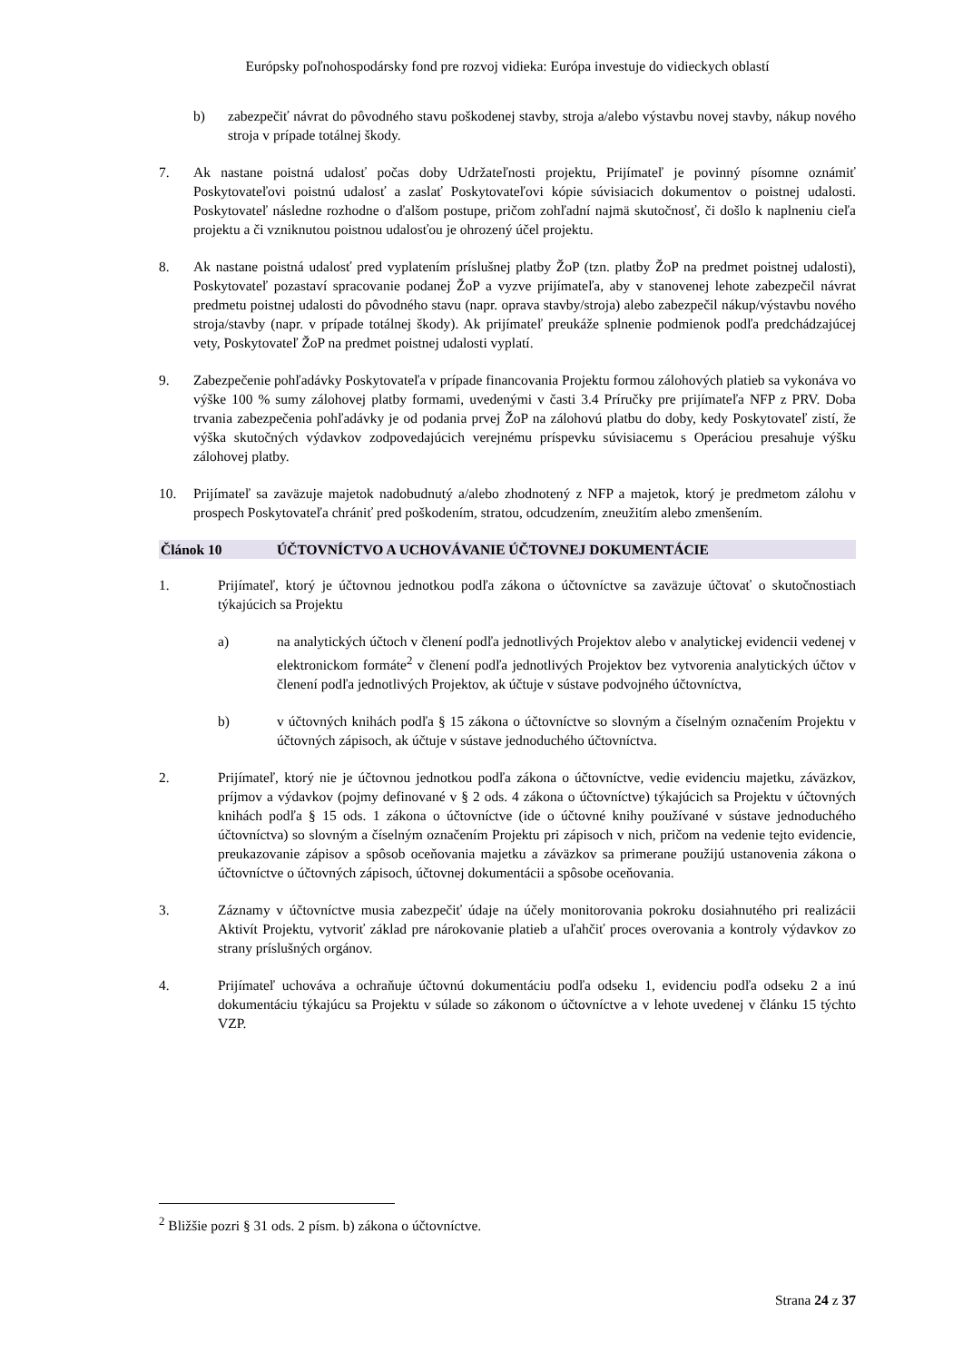Európsky poľnohospodársky fond pre rozvoj vidieka: Európa investuje do vidieckych oblastí
b) zabezpečiť návrat do pôvodného stavu poškodenej stavby, stroja a/alebo výstavbu novej stavby, nákup nového stroja v prípade totálnej škody.
7. Ak nastane poistná udalosť počas doby Udržateľnosti projektu, Prijímateľ je povinný písomne oznámiť Poskytovateľovi poistnú udalosť a zaslať Poskytovateľovi kópie súvisiacich dokumentov o poistnej udalosti. Poskytovateľ následne rozhodne o ďalšom postupe, pričom zohľadní najmä skutočnosť, či došlo k naplneniu cieľa projektu a či vzniknutou poistnou udalosťou je ohrozený účel projektu.
8. Ak nastane poistná udalosť pred vyplatením príslušnej platby ŽoP (tzn. platby ŽoP na predmet poistnej udalosti), Poskytovateľ pozastaví spracovanie podanej ŽoP a vyzve prijímateľa, aby v stanovenej lehote zabezpečil návrat predmetu poistnej udalosti do pôvodného stavu (napr. oprava stavby/stroja) alebo zabezpečil nákup/výstavbu nového stroja/stavby (napr. v prípade totálnej škody). Ak prijímateľ preukáže splnenie podmienok podľa predchádzajúcej vety, Poskytovateľ ŽoP na predmet poistnej udalosti vyplatí.
9. Zabezpečenie pohľadávky Poskytovateľa v prípade financovania Projektu formou zálohových platieb sa vykonáva vo výške 100 % sumy zálohovej platby formami, uvedenými v časti 3.4 Príručky pre prijímateľa NFP z PRV. Doba trvania zabezpečenia pohľadávky je od podania prvej ŽoP na zálohovú platbu do doby, kedy Poskytovateľ zistí, že výška skutočných výdavkov zodpovedajúcich verejnému príspevku súvisiacemu s Operáciou presahuje výšku zálohovej platby.
10. Prijímateľ sa zaväzuje majetok nadobudnutý a/alebo zhodnotený z NFP a majetok, ktorý je predmetom zálohu v prospech Poskytovateľa chrániť pred poškodením, stratou, odcudzením, zneužitím alebo zmenšením.
Článok 10 ÚČTOVNÍCTVO A UCHOVÁVANIE ÚČTOVNEJ DOKUMENTÁCIE
1. Prijímateľ, ktorý je účtovnou jednotkou podľa zákona o účtovníctve sa zaväzuje účtovať o skutočnostiach týkajúcich sa Projektu
a) na analytických účtoch v členení podľa jednotlivých Projektov alebo v analytickej evidencii vedenej v elektronickom formáte<sup>2</sup> v členení podľa jednotlivých Projektov bez vytvorenia analytických účtov v členení podľa jednotlivých Projektov, ak účtuje v sústave podvojného účtovníctva,
b) v účtovných knihách podľa § 15 zákona o účtovníctve so slovným a číselným označením Projektu v účtovných zápisoch, ak účtuje v sústave jednoduchého účtovníctva.
2. Prijímateľ, ktorý nie je účtovnou jednotkou podľa zákona o účtovníctve, vedie evidenciu majetku, záväzkov, príjmov a výdavkov (pojmy definované v § 2 ods. 4 zákona o účtovníctve) týkajúcich sa Projektu v účtovných knihách podľa § 15 ods. 1 zákona o účtovníctve (ide o účtovné knihy používané v sústave jednoduchého účtovníctva) so slovným a číselným označením Projektu pri zápisoch v nich, pričom na vedenie tejto evidencie, preukazovanie zápisov a spôsob oceňovania majetku a záväzkov sa primerane použijú ustanovenia zákona o účtovníctve o účtovných zápisoch, účtovnej dokumentácii a spôsobe oceňovania.
3. Záznamy v účtovníctve musia zabezpečiť údaje na účely monitorovania pokroku dosiahnutého pri realizácii Aktivít Projektu, vytvoriť základ pre nárokovanie platieb a uľahčiť proces overovania a kontroly výdavkov zo strany príslušných orgánov.
4. Prijímateľ uchováva a ochraňuje účtovnú dokumentáciu podľa odseku 1, evidenciu podľa odseku 2 a inú dokumentáciu týkajúcu sa Projektu v súlade so zákonom o účtovníctve a v lehote uvedenej v článku 15 týchto VZP.
<sup>2</sup> Bližšie pozri § 31 ods. 2 písm. b) zákona o účtovníctve.
Strana 24 z 37